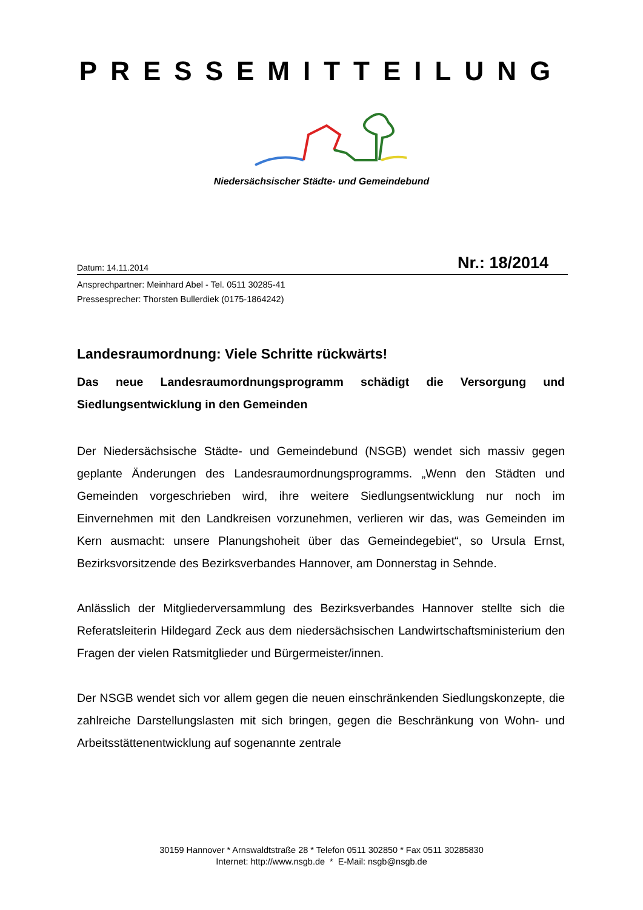PRESSEMITTEILUNG
Niedersächsischer Städte- und Gemeindebund
Datum: 14.11.2014 Nr.: 18/2014
Ansprechpartner: Meinhard Abel - Tel. 0511 30285-41
Pressesprecher: Thorsten Bullerdiek (0175-1864242)
Landesraumordnung: Viele Schritte rückwärts!
Das neue Landesraumordnungsprogramm schädigt die Versorgung und Siedlungsentwicklung in den Gemeinden
Der Niedersächsische Städte- und Gemeindebund (NSGB) wendet sich massiv gegen geplante Änderungen des Landesraumordnungsprogramms. „Wenn den Städten und Gemeinden vorgeschrieben wird, ihre weitere Siedlungsentwicklung nur noch im Einvernehmen mit den Landkreisen vorzunehmen, verlieren wir das, was Gemeinden im Kern ausmacht: unsere Planungshoheit über das Gemeindegebiet“, so Ursula Ernst, Bezirksvorsitzende des Bezirksverbandes Hannover, am Donnerstag in Sehnde.
Anlässlich der Mitgliederversammlung des Bezirksverbandes Hannover stellte sich die Referatsleiterin Hildegard Zeck aus dem niedersächsischen Landwirtschaftsministerium den Fragen der vielen Ratsmitglieder und Bürgermeister/innen.
Der NSGB wendet sich vor allem gegen die neuen einschränkenden Siedlungskonzepte, die zahlreiche Darstellungslasten mit sich bringen, gegen die Beschränkung von Wohn- und Arbeitsstättenentwicklung auf sogenannte zentrale
30159 Hannover * Arnswaldtstraße 28 * Telefon 0511 302850 * Fax 0511 30285830
Internet: http://www.nsgb.de * E-Mail: nsgb@nsgb.de